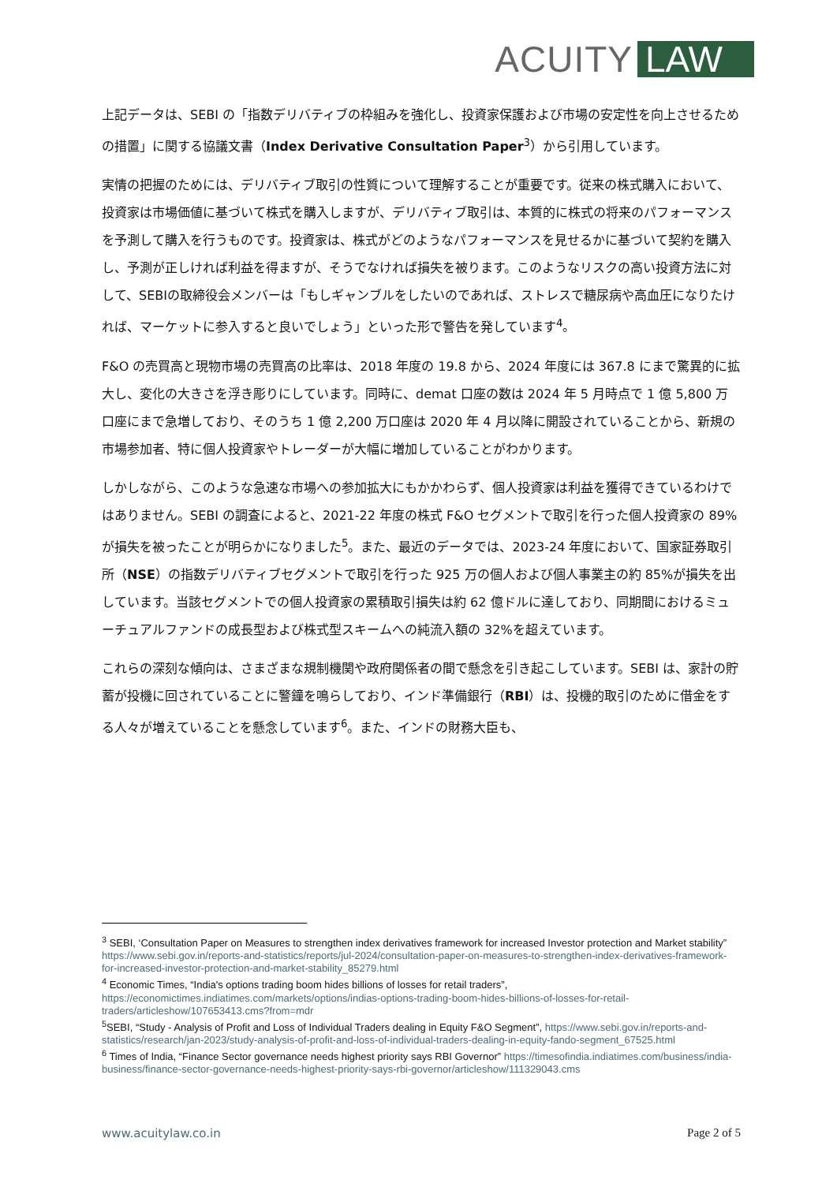ACUITY LAW
上記データは、SEBI の「指数デリバティブの枠組みを強化し、投資家保護および市場の安定性を向上させるための措置」に関する協議文書（Index Derivative Consultation Paper<sup>3</sup>）から引用しています。
実情の把握のためには、デリバティブ取引の性質について理解することが重要です。従来の株式購入において、投資家は市場価値に基づいて株式を購入しますが、デリバティブ取引は、本質的に株式の将来のパフォーマンスを予測して購入を行うものです。投資家は、株式がどのようなパフォーマンスを見せるかに基づいて契約を購入し、予測が正しければ利益を得ますが、そうでなければ損失を被ります。このようなリスクの高い投資方法に対して、SEBIの取締役会メンバーは「もしギャンブルをしたいのであれば、ストレスで糖尿病や高血圧になりたければ、マーケットに参入すると良いでしょう」といった形で警告を発しています<sup>4</sup>。
F&O の売買高と現物市場の売買高の比率は、2018 年度の 19.8 から、2024 年度には 367.8 にまで驚異的に拡大し、変化の大きさを浮き彫りにしています。同時に、demat 口座の数は 2024 年 5 月時点で 1 億 5,800 万口座にまで急増しており、そのうち 1 億 2,200 万口座は 2020 年 4 月以降に開設されていることから、新規の市場参加者、特に個人投資家やトレーダーが大幅に増加していることがわかります。
しかしながら、このような急速な市場への参加拡大にもかかわらず、個人投資家は利益を獲得できているわけではありません。SEBI の調査によると、2021-22 年度の株式 F&O セグメントで取引を行った個人投資家の 89%が損失を被ったことが明らかになりました<sup>5</sup>。また、最近のデータでは、2023-24 年度において、国家証券取引所（NSE）の指数デリバティブセグメントで取引を行った 925 万の個人および個人事業主の約 85%が損失を出しています。当該セグメントでの個人投資家の累積取引損失は約 62 億ドルに達しており、同期間におけるミューチュアルファンドの成長型および株式型スキームへの純流入額の 32%を超えています。
これらの深刻な傾向は、さまざまな規制機関や政府関係者の間で懸念を引き起こしています。SEBI は、家計の貯蓄が投機に回されていることに警鐘を鳴らしており、インド準備銀行（RBI）は、投機的取引のために借金をする人々が増えていることを懸念しています<sup>6</sup>。また、インドの財務大臣も、
<sup>3</sup> SEBI, ‘Consultation Paper on Measures to strengthen index derivatives framework for increased Investor protection and Market stability” https://www.sebi.gov.in/reports-and-statistics/reports/jul-2024/consultation-paper-on-measures-to-strengthen-index-derivatives-framework-for-increased-investor-protection-and-market-stability_85279.html
<sup>4</sup> Economic Times, “India's options trading boom hides billions of losses for retail traders”, https://economictimes.indiatimes.com/markets/options/indias-options-trading-boom-hides-billions-of-losses-for-retail-traders/articleshow/107653413.cms?from=mdr
<sup>5</sup> SEBI, “Study - Analysis of Profit and Loss of Individual Traders dealing in Equity F&O Segment”, https://www.sebi.gov.in/reports-and-statistics/research/jan-2023/study-analysis-of-profit-and-loss-of-individual-traders-dealing-in-equity-fando-segment_67525.html
<sup>6</sup> Times of India, “Finance Sector governance needs highest priority says RBI Governor” https://timesofindia.indiatimes.com/business/india-business/finance-sector-governance-needs-highest-priority-says-rbi-governor/articleshow/111329043.cms
www.acuitylaw.co.in Page 2 of 5